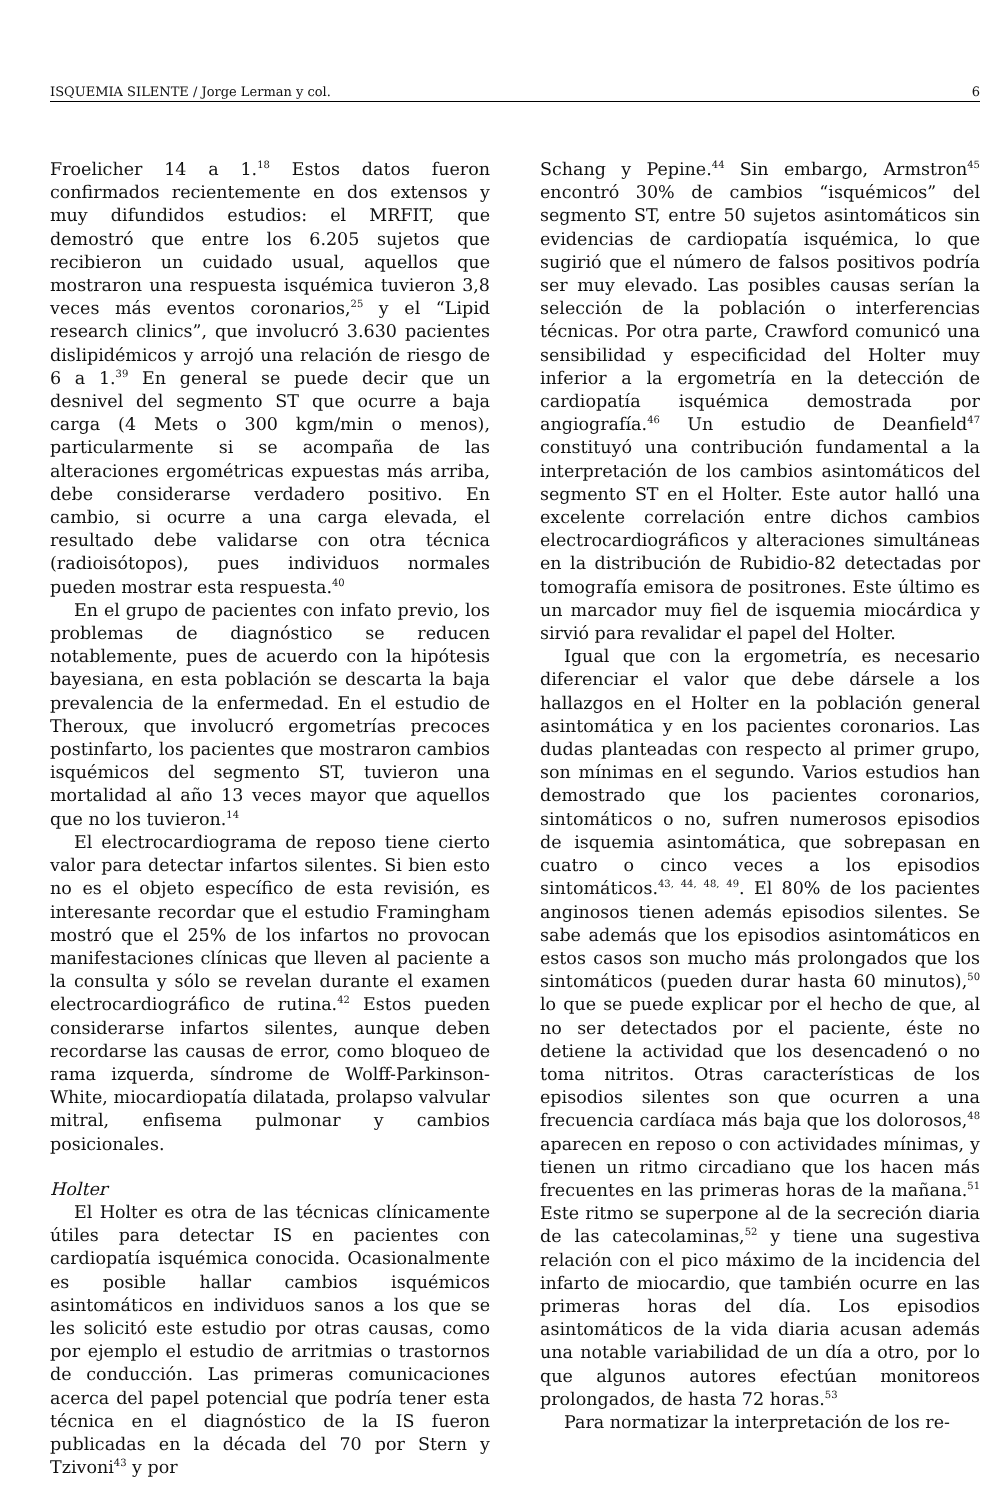ISQUEMIA SILENTE / Jorge Lerman y col. 6
Froelicher 14 a 1.<sup>18</sup> Estos datos fueron confirmados recientemente en dos extensos y muy difundidos estudios: el MRFIT, que demostró que entre los 6.205 sujetos que recibieron un cuidado usual, aquellos que mostraron una respuesta isquémica tuvieron 3,8 veces más eventos coronarios,<sup>25</sup> y el “Lipid research clinics”, que involucró 3.630 pacientes dislipidémicos y arrojó una relación de riesgo de 6 a 1.<sup>39</sup> En general se puede decir que un desnivel del segmento ST que ocurre a baja carga (4 Mets o 300 kgm/min o menos), particularmente si se acompaña de las alteraciones ergométricas expuestas más arriba, debe considerarse verdadero positivo. En cambio, si ocurre a una carga elevada, el resultado debe validarse con otra técnica (radioisótopos), pues individuos normales pueden mostrar esta respuesta.<sup>40</sup>
En el grupo de pacientes con infato previo, los problemas de diagnóstico se reducen notablemente, pues de acuerdo con la hipótesis bayesiana, en esta población se descarta la baja prevalencia de la enfermedad. En el estudio de Theroux, que involucró ergometrías precoces postinfarto, los pacientes que mostraron cambios isquémicos del segmento ST, tuvieron una mortalidad al año 13 veces mayor que aquellos que no los tuvieron.<sup>14</sup>
El electrocardiograma de reposo tiene cierto valor para detectar infartos silentes. Si bien esto no es el objeto específico de esta revisión, es interesante recordar que el estudio Framingham mostró que el 25% de los infartos no provocan manifestaciones clínicas que lleven al paciente a la consulta y sólo se revelan durante el examen electrocardiográfico de rutina.<sup>42</sup> Estos pueden considerarse infartos silentes, aunque deben recordarse las causas de error, como bloqueo de rama izquerda, síndrome de Wolff-Parkinson-White, miocardiopatía dilatada, prolapso valvular mitral, enfisema pulmonar y cambios posicionales.
Holter
El Holter es otra de las técnicas clínicamente útiles para detectar IS en pacientes con cardiopatía isquémica conocida. Ocasionalmente es posible hallar cambios isquémicos asintomáticos en individuos sanos a los que se les solicitó este estudio por otras causas, como por ejemplo el estudio de arritmias o trastornos de conducción. Las primeras comunicaciones acerca del papel potencial que podría tener esta técnica en el diagnóstico de la IS fueron publicadas en la década del 70 por Stern y Tzivoni<sup>43</sup> y por
Schang y Pepine.<sup>44</sup> Sin embargo, Armstron<sup>45</sup> encontró 30% de cambios “isquémicos” del segmento ST, entre 50 sujetos asintomáticos sin evidencias de cardiopatía isquémica, lo que sugirió que el número de falsos positivos podría ser muy elevado. Las posibles causas serían la selección de la población o interferencias técnicas. Por otra parte, Crawford comunicó una sensibilidad y especificidad del Holter muy inferior a la ergometría en la detección de cardiopatía isquémica demostrada por angiografía.<sup>46</sup> Un estudio de Deanfield<sup>47</sup> constituyó una contribución fundamental a la interpretación de los cambios asintomáticos del segmento ST en el Holter. Este autor halló una excelente correlación entre dichos cambios electrocardiográficos y alteraciones simultáneas en la distribución de Rubidio-82 detectadas por tomografía emisora de positrones. Este último es un marcador muy fiel de isquemia miocárdica y sirvió para revalidar el papel del Holter.
Igual que con la ergometría, es necesario diferenciar el valor que debe dársele a los hallazgos en el Holter en la población general asintomática y en los pacientes coronarios. Las dudas planteadas con respecto al primer grupo, son mínimas en el segundo. Varios estudios han demostrado que los pacientes coronarios, sintomáticos o no, sufren numerosos episodios de isquemia asintomática, que sobrepasan en cuatro o cinco veces a los episodios sintomáticos.<sup>43, 44, 48, 49</sup>. El 80% de los pacientes anginosos tienen además episodios silentes. Se sabe además que los episodios asintomáticos en estos casos son mucho más prolongados que los sintomáticos (pueden durar hasta 60 minutos),<sup>50</sup> lo que se puede explicar por el hecho de que, al no ser detectados por el paciente, éste no detiene la actividad que los desencadenó o no toma nitritos. Otras características de los episodios silentes son que ocurren a una frecuencia cardíaca más baja que los dolorosos,<sup>48</sup> aparecen en reposo o con actividades mínimas, y tienen un ritmo circadiano que los hacen más frecuentes en las primeras horas de la mañana.<sup>51</sup> Este ritmo se superpone al de la secreción diaria de las catecolaminas,<sup>52</sup> y tiene una sugestiva relación con el pico máximo de la incidencia del infarto de miocardio, que también ocurre en las primeras horas del día. Los episodios asintomáticos de la vida diaria acusan además una notable variabilidad de un día a otro, por lo que algunos autores efectúan monitoreos prolongados, de hasta 72 horas.<sup>53</sup>
Para normatizar la interpretación de los re-